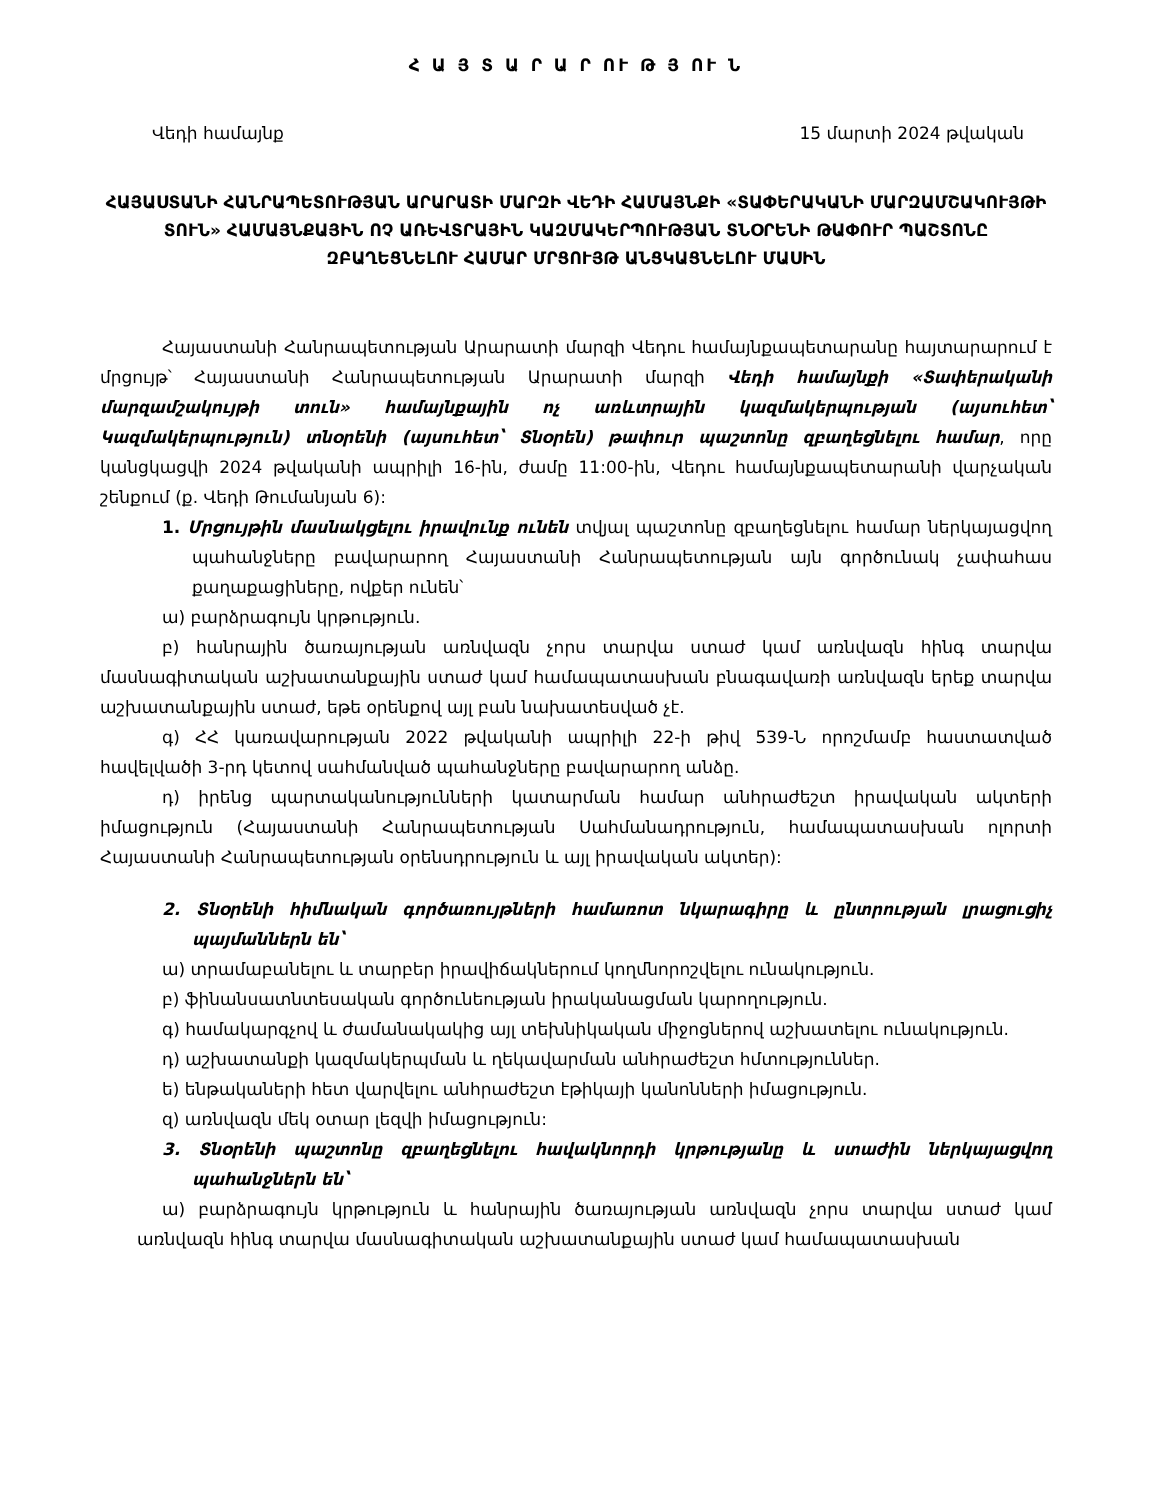Հ Ա Յ Տ Ա Ր Ա Ր ՈՒ Թ Յ ՈՒ Ն
Վեդի համայնք 15 մարտի 2024 թվական
ՀԱՅԱՍՏԱՆԻ ՀԱՆՐԱՊԵՏՈՒԹՅԱՆ ԱՐԱՐԱՏԻ ՄԱՐԶԻ ՎԵԴԻ ՀԱՄԱՅՆՔԻ «ՏԱՓԵՐԱԿԱՆԻ ՄԱՐԶԱՄՇԱԿՈՒՅԹԻ ՏՈՒՆ» ՀԱՄԱՅՆՔԱՅԻՆ ՈՉ ԱՌԵՎՏՐԱՅԻՆ ԿԱԶՄԱԿԵՐՊՈՒԹՅԱՆ ՏՆՕՐԵՆԻ ԹԱՓՈՒՐ ՊԱՇՏՈՆԸ ԶԲԱՂԵՑՆԵԼՈՒ ՀԱՄԱՐ ՄՐՑՈՒՅԹ ԱՆՑԿԱՑՆԵԼՈՒ ՄԱՍԻՆ
Հայաստանի Հանրապետության Արարատի մարզի Վեդու համայնքապետարանը հայտարարում է մրցույթ՝ Հայաստանի Հանրապետության Արարատի մարզի Վեդի համայնքի «Տափերականի մարզամշակույթի տուն» համայնքային ոչ առևտրային կազմակերպության (այսուհետ՝ Կազմակերպություն) տնօրենի (այսուհետ՝ Տնօրեն) թափուր պաշտոնը զբաղեցնելու համար, որը կանցկացվի 2024 թվականի ապրիլի 16-ին, ժամը 11:00-ին, Վեդու համայնքապետարանի վարչական շենքում (ք. Վեդի Թումանյան 6):
1. Մրցույթին մասնակցելու իրավունք ունեն տվյալ պաշտոնը զբաղեցնելու համար ներկայացվող պահանջները բավարարող Հայաստանի Հանրապետության այն գործունակ չափահաս քաղաքացիները, ովքեր ունեն՝
ա) բարձրագույն կրթություն.
բ) հանրային ծառայության առնվազն չորս տարվա ստաժ կամ առնվազն հինգ տարվա մասնագիտական աշխատանքային ստաժ կամ համապատասխան բնագավառի առնվազն երեք տարվա աշխատանքային ստաժ, եթե օրենքով այլ բան նախատեսված չէ.
գ) ՀՀ կառավարության 2022 թվականի ապրիլի 22-ի թիվ 539-Ն որոշմամբ հաստատված հավելվածի 3-րդ կետով սահմանված պահանջները բավարարող անձը.
դ) իրենց պարտականությունների կատարման համար անհրաժեշտ իրավական ակտերի իմացություն (Հայաստանի Հանրապետության Սահմանադրություն, համապատասխան ոլորտի Հայաստանի Հանրապետության օրենսդրություն և այլ իրավական ակտեր):
2. Տնօրենի հիմնական գործառույթների համառոտ նկարագիրը և ընտրության լրացուցիչ պայմաններն են՝
ա) տրամաբանելու և տարբեր իրավիճակներում կողմնորոշվելու ունակություն.
բ) ֆինանսատնտեսական գործունեության իրականացման կարողություն.
գ) համակարգչով և ժամանակակից այլ տեխնիկական միջոցներով աշխատելու ունակություն.
դ) աշխատանքի կազմակերպման և ղեկավարման անհրաժեշտ հմտություններ.
ե) ենթակաների հետ վարվելու անհրաժեշտ էթիկայի կանոնների իմացություն.
զ) առնվազն մեկ օտար լեզվի իմացություն:
3. Տնօրենի պաշտոնը զբաղեցնելու հավակնորդի կրթությանը և ստաժին ներկայացվող պահանջներն են՝
ա) բարձրագույն կրթություն և հանրային ծառայության առնվազն չորս տարվա ստաժ կամ առնվազն հինգ տարվա մասնագիտական աշխատանքային ստաժ կամ համապատասխան